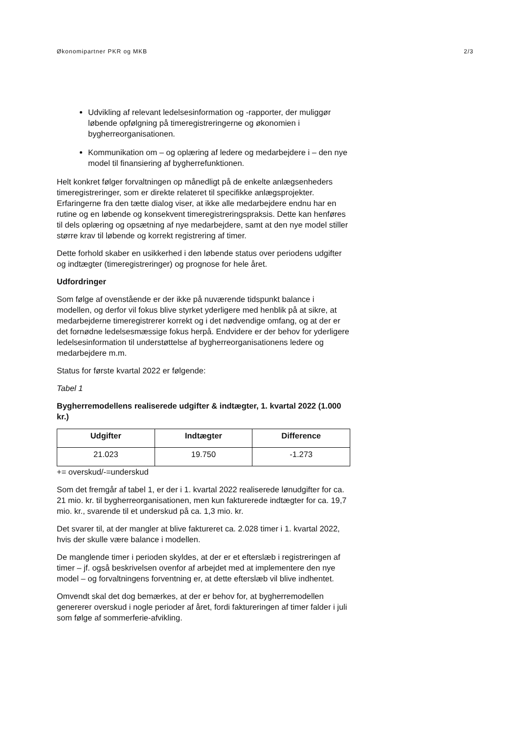Økonomipartner PKR og MKB 2/3
Udvikling af relevant ledelsesinformation og -rapporter, der muliggør løbende opfølgning på timeregistreringerne og økonomien i bygherreorganisationen.
Kommunikation om – og oplæring af ledere og medarbejdere i – den nye model til finansiering af bygherrefunktionen.
Helt konkret følger forvaltningen op månedligt på de enkelte anlægsenheders timeregistreringer, som er direkte relateret til specifikke anlægsprojekter. Erfaringerne fra den tætte dialog viser, at ikke alle medarbejdere endnu har en rutine og en løbende og konsekvent timeregistreringspraksis. Dette kan henføres til dels oplæring og opsætning af nye medarbejdere, samt at den nye model stiller større krav til løbende og korrekt registrering af timer.
Dette forhold skaber en usikkerhed i den løbende status over periodens udgifter og indtægter (timeregistreringer) og prognose for hele året.
Udfordringer
Som følge af ovenstående er der ikke på nuværende tidspunkt balance i modellen, og derfor vil fokus blive styrket yderligere med henblik på at sikre, at medarbejderne timeregistrerer korrekt og i det nødvendige omfang, og at der er det fornødne ledelsesmæssige fokus herpå. Endvidere er der behov for yderligere ledelsesinformation til understøttelse af bygherreorganisationens ledere og medarbejdere m.m.
Status for første kvartal 2022 er følgende:
Tabel 1
Bygherremodellens realiserede udgifter & indtægter, 1. kvartal 2022 (1.000 kr.)
| Udgifter | Indtægter | Difference |
| --- | --- | --- |
| 21.023 | 19.750 | -1.273 |
+= overskud/-=underskud
Som det fremgår af tabel 1, er der i 1. kvartal 2022 realiserede lønudgifter for ca. 21 mio. kr. til bygherreorganisationen, men kun fakturerede indtægter for ca. 19,7 mio. kr., svarende til et underskud på ca. 1,3 mio. kr.
Det svarer til, at der mangler at blive faktureret ca. 2.028 timer i 1. kvartal 2022, hvis der skulle være balance i modellen.
De manglende timer i perioden skyldes, at der er et efterslæb i registreringen af timer – jf. også beskrivelsen ovenfor af arbejdet med at implementere den nye model – og forvaltningens forventning er, at dette efterslæb vil blive indhentet.
Omvendt skal det dog bemærkes, at der er behov for, at bygherremodellen genererer overskud i nogle perioder af året, fordi faktureringen af timer falder i juli som følge af sommerferie-afvikling.